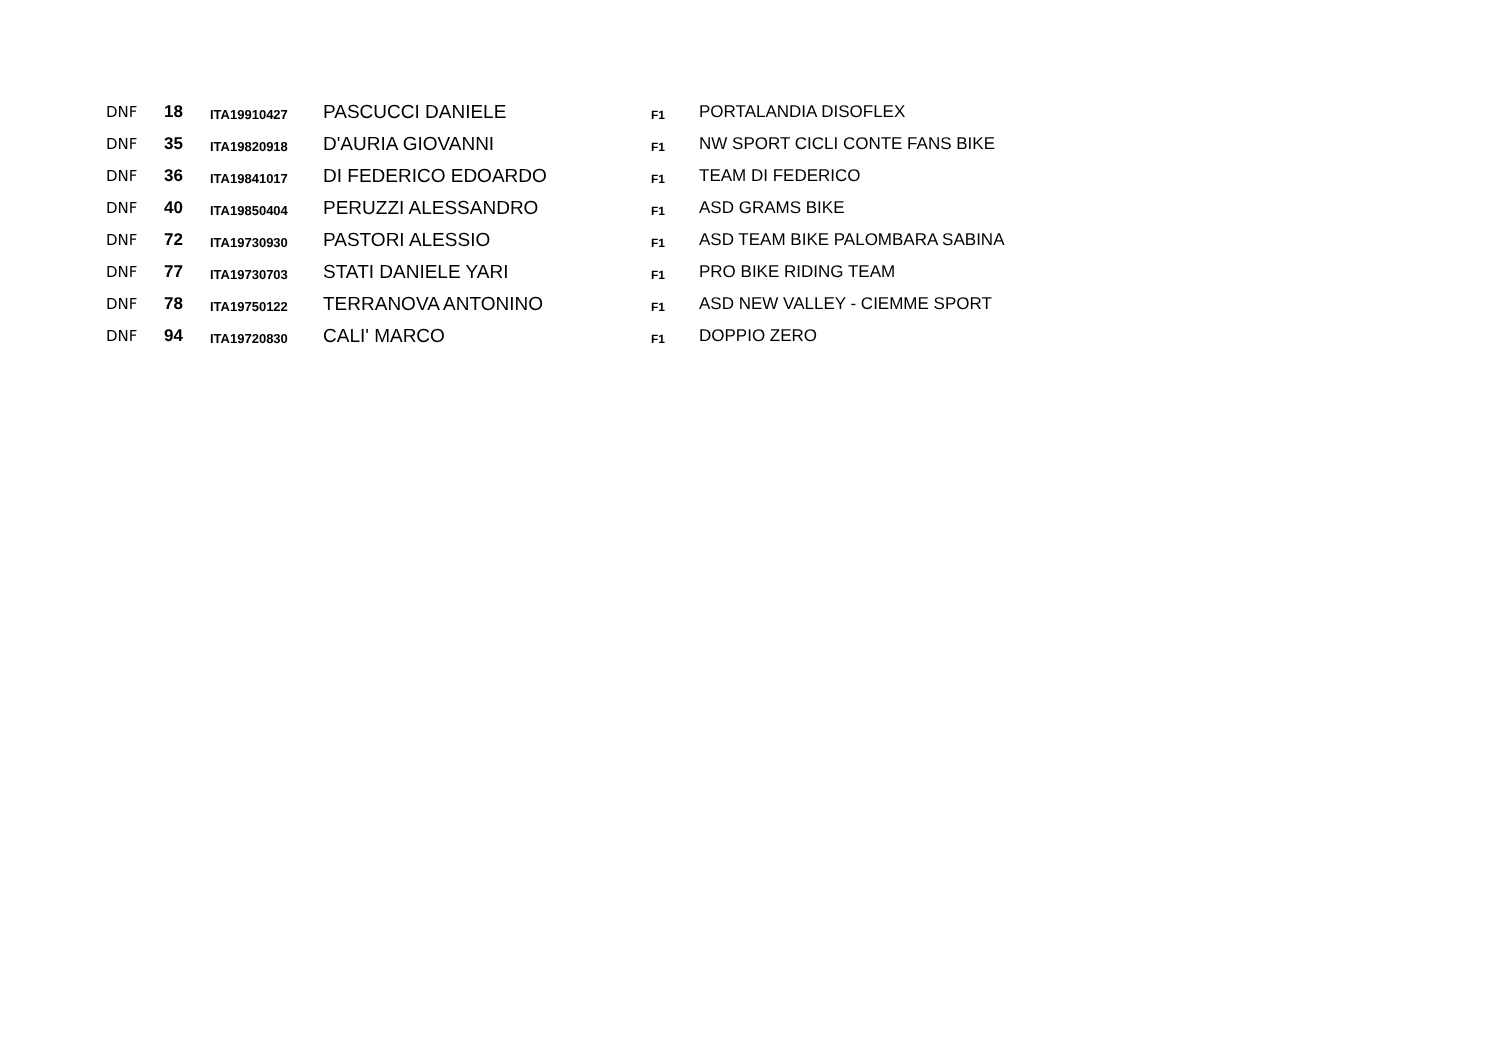| DNF | 18 | ITA19910427 | PASCUCCI DANIELE | F1 | PORTALANDIA DISOFLEX |
| DNF | 35 | ITA19820918 | D'AURIA GIOVANNI | F1 | NW SPORT CICLI CONTE FANS BIKE |
| DNF | 36 | ITA19841017 | DI FEDERICO EDOARDO | F1 | TEAM DI FEDERICO |
| DNF | 40 | ITA19850404 | PERUZZI ALESSANDRO | F1 | ASD GRAMS BIKE |
| DNF | 72 | ITA19730930 | PASTORI ALESSIO | F1 | ASD TEAM BIKE PALOMBARA SABINA |
| DNF | 77 | ITA19730703 | STATI DANIELE YARI | F1 | PRO BIKE RIDING TEAM |
| DNF | 78 | ITA19750122 | TERRANOVA ANTONINO | F1 | ASD NEW VALLEY - CIEMME SPORT |
| DNF | 94 | ITA19720830 | CALI' MARCO | F1 | DOPPIO ZERO |